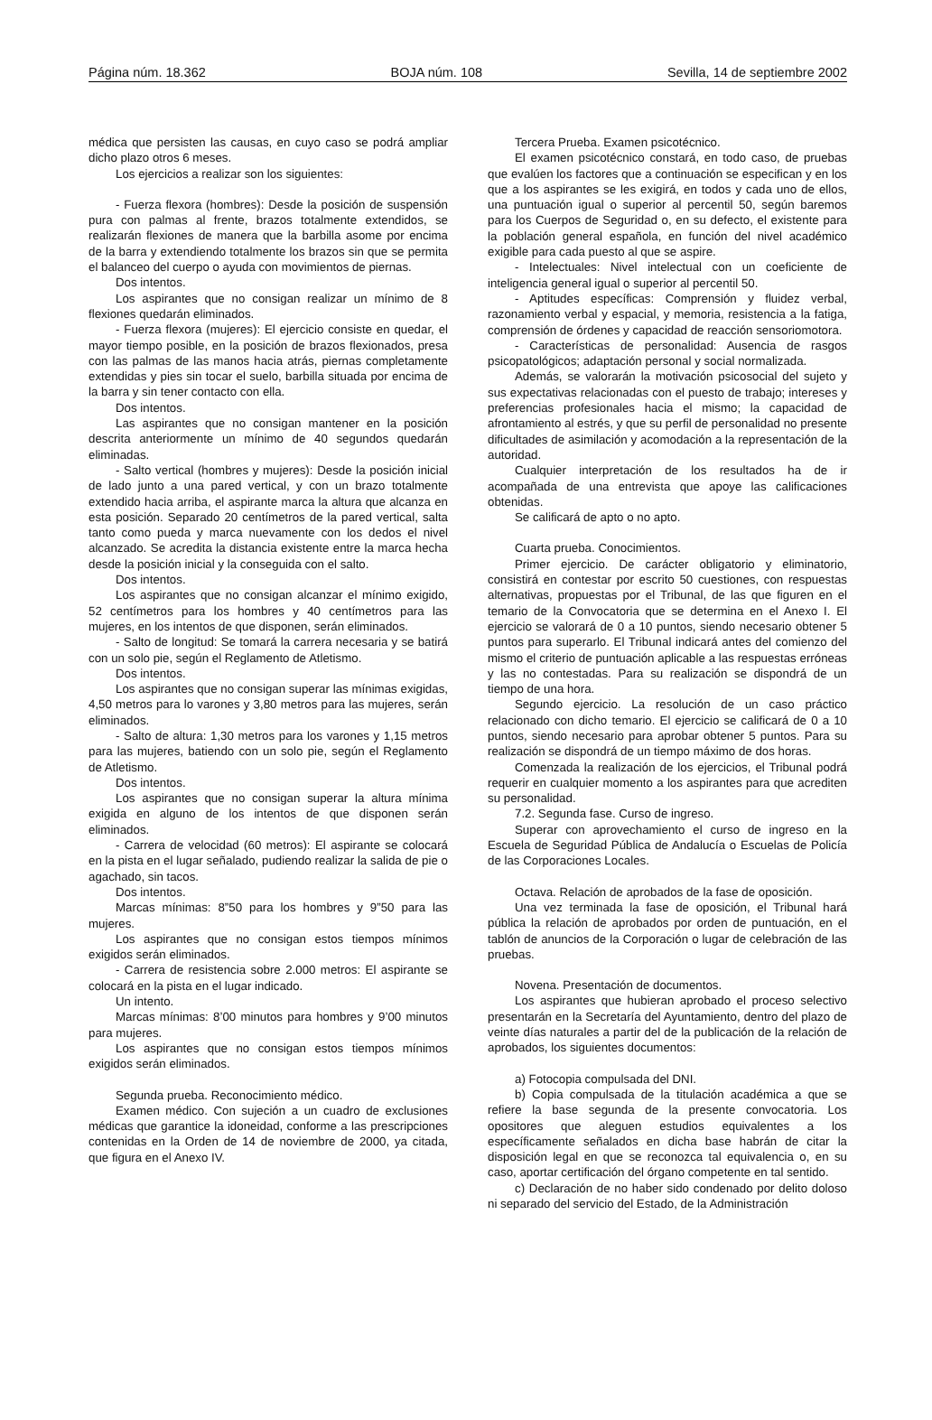Página núm. 18.362 BOJA núm. 108 Sevilla, 14 de septiembre 2002
médica que persisten las causas, en cuyo caso se podrá ampliar dicho plazo otros 6 meses.
Los ejercicios a realizar son los siguientes:
- Fuerza flexora (hombres): Desde la posición de suspensión pura con palmas al frente, brazos totalmente extendidos, se realizarán flexiones de manera que la barbilla asome por encima de la barra y extendiendo totalmente los brazos sin que se permita el balanceo del cuerpo o ayuda con movimientos de piernas.
Dos intentos.
Los aspirantes que no consigan realizar un mínimo de 8 flexiones quedarán eliminados.
- Fuerza flexora (mujeres): El ejercicio consiste en quedar, el mayor tiempo posible, en la posición de brazos flexionados, presa con las palmas de las manos hacia atrás, piernas completamente extendidas y pies sin tocar el suelo, barbilla situada por encima de la barra y sin tener contacto con ella.
Dos intentos.
Las aspirantes que no consigan mantener en la posición descrita anteriormente un mínimo de 40 segundos quedarán eliminadas.
- Salto vertical (hombres y mujeres): Desde la posición inicial de lado junto a una pared vertical, y con un brazo totalmente extendido hacia arriba, el aspirante marca la altura que alcanza en esta posición. Separado 20 centímetros de la pared vertical, salta tanto como pueda y marca nuevamente con los dedos el nivel alcanzado. Se acredita la distancia existente entre la marca hecha desde la posición inicial y la conseguida con el salto.
Dos intentos.
Los aspirantes que no consigan alcanzar el mínimo exigido, 52 centímetros para los hombres y 40 centímetros para las mujeres, en los intentos de que disponen, serán eliminados.
- Salto de longitud: Se tomará la carrera necesaria y se batirá con un solo pie, según el Reglamento de Atletismo.
Dos intentos.
Los aspirantes que no consigan superar las mínimas exigidas, 4,50 metros para lo varones y 3,80 metros para las mujeres, serán eliminados.
- Salto de altura: 1,30 metros para los varones y 1,15 metros para las mujeres, batiendo con un solo pie, según el Reglamento de Atletismo.
Dos intentos.
Los aspirantes que no consigan superar la altura mínima exigida en alguno de los intentos de que disponen serán eliminados.
- Carrera de velocidad (60 metros): El aspirante se colocará en la pista en el lugar señalado, pudiendo realizar la salida de pie o agachado, sin tacos.
Dos intentos.
Marcas mínimas: 8”50 para los hombres y 9”50 para las mujeres.
Los aspirantes que no consigan estos tiempos mínimos exigidos serán eliminados.
- Carrera de resistencia sobre 2.000 metros: El aspirante se colocará en la pista en el lugar indicado.
Un intento.
Marcas mínimas: 8’00 minutos para hombres y 9’00 minutos para mujeres.
Los aspirantes que no consigan estos tiempos mínimos exigidos serán eliminados.
Segunda prueba. Reconocimiento médico.
Examen médico. Con sujeción a un cuadro de exclusiones médicas que garantice la idoneidad, conforme a las prescripciones contenidas en la Orden de 14 de noviembre de 2000, ya citada, que figura en el Anexo IV.
Tercera Prueba. Examen psicotécnico.
El examen psicotécnico constará, en todo caso, de pruebas que evalúen los factores que a continuación se especifican y en los que a los aspirantes se les exigirá, en todos y cada uno de ellos, una puntuación igual o superior al percentil 50, según baremos para los Cuerpos de Seguridad o, en su defecto, el existente para la población general española, en función del nivel académico exigible para cada puesto al que se aspire.
- Intelectuales: Nivel intelectual con un coeficiente de inteligencia general igual o superior al percentil 50.
- Aptitudes específicas: Comprensión y fluidez verbal, razonamiento verbal y espacial, y memoria, resistencia a la fatiga, comprensión de órdenes y capacidad de reacción sensoriomotora.
- Características de personalidad: Ausencia de rasgos psicopatológicos; adaptación personal y social normalizada.
Además, se valorarán la motivación psicosocial del sujeto y sus expectativas relacionadas con el puesto de trabajo; intereses y preferencias profesionales hacia el mismo; la capacidad de afrontamiento al estrés, y que su perfil de personalidad no presente dificultades de asimilación y acomodación a la representación de la autoridad.
Cualquier interpretación de los resultados ha de ir acompañada de una entrevista que apoye las calificaciones obtenidas.
Se calificará de apto o no apto.
Cuarta prueba. Conocimientos.
Primer ejercicio. De carácter obligatorio y eliminatorio, consistirá en contestar por escrito 50 cuestiones, con respuestas alternativas, propuestas por el Tribunal, de las que figuren en el temario de la Convocatoria que se determina en el Anexo I. El ejercicio se valorará de 0 a 10 puntos, siendo necesario obtener 5 puntos para superarlo. El Tribunal indicará antes del comienzo del mismo el criterio de puntuación aplicable a las respuestas erróneas y las no contestadas. Para su realización se dispondrá de un tiempo de una hora.
Segundo ejercicio. La resolución de un caso práctico relacionado con dicho temario. El ejercicio se calificará de 0 a 10 puntos, siendo necesario para aprobar obtener 5 puntos. Para su realización se dispondrá de un tiempo máximo de dos horas.
Comenzada la realización de los ejercicios, el Tribunal podrá requerir en cualquier momento a los aspirantes para que acrediten su personalidad.
7.2. Segunda fase. Curso de ingreso.
Superar con aprovechamiento el curso de ingreso en la Escuela de Seguridad Pública de Andalucía o Escuelas de Policía de las Corporaciones Locales.
Octava. Relación de aprobados de la fase de oposición.
Una vez terminada la fase de oposición, el Tribunal hará pública la relación de aprobados por orden de puntuación, en el tablón de anuncios de la Corporación o lugar de celebración de las pruebas.
Novena. Presentación de documentos.
Los aspirantes que hubieran aprobado el proceso selectivo presentarán en la Secretaría del Ayuntamiento, dentro del plazo de veinte días naturales a partir del de la publicación de la relación de aprobados, los siguientes documentos:
a) Fotocopia compulsada del DNI.
b) Copia compulsada de la titulación académica a que se refiere la base segunda de la presente convocatoria. Los opositores que aleguen estudios equivalentes a los específicamente señalados en dicha base habrán de citar la disposición legal en que se reconozca tal equivalencia o, en su caso, aportar certificación del órgano competente en tal sentido.
c) Declaración de no haber sido condenado por delito doloso ni separado del servicio del Estado, de la Administración